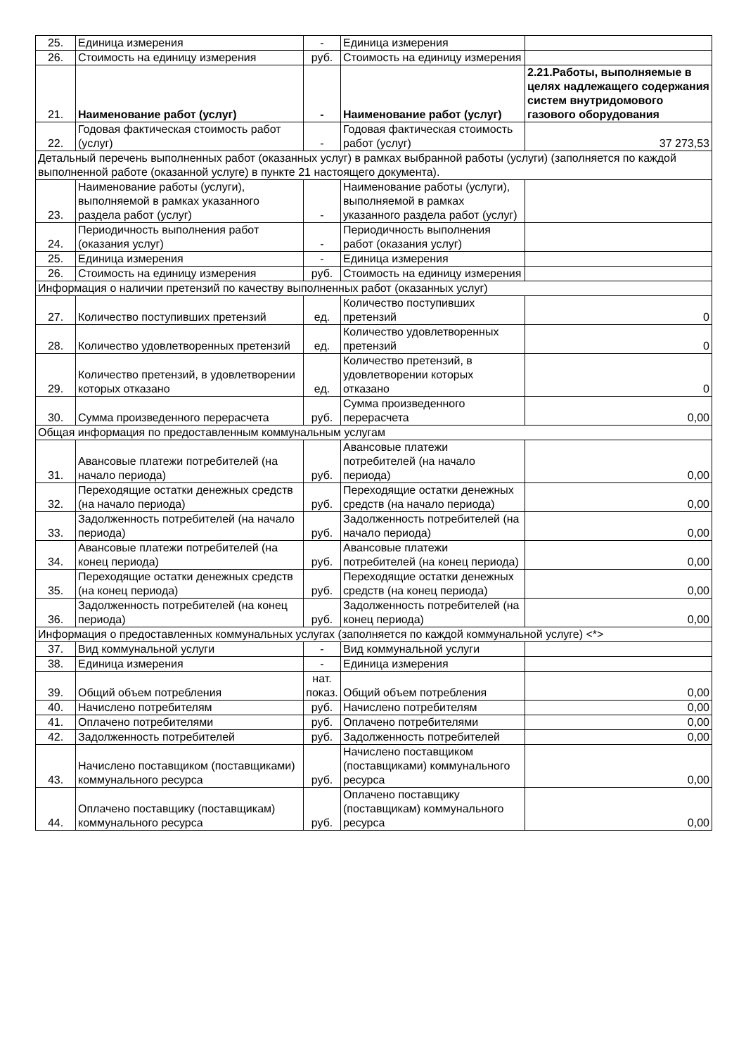| 25. | Единица измерения | - | Единица измерения | |
| 26. | Стоимость на единицу измерения | руб. | Стоимость на единицу измерения | |
| 21. | Наименование работ (услуг) | - | Наименование работ (услуг) | 2.21.Работы, выполняемые в целях надлежащего содержания систем внутридомового газового оборудования |
| 22. | Годовая фактическая стоимость работ (услуг) | - | Годовая фактическая стоимость работ (услуг) | 37 273,53 |
| Детальный перечень выполненных работ (оказанных услуг) в рамках выбранной работы (услуги) (заполняется по каждой выполненной работе (оказанной услуге) в пункте 21 настоящего документа). | | | | |
| 23. | Наименование работы (услуги), выполняемой в рамках указанного раздела работ (услуг) | - | Наименование работы (услуги), выполняемой в рамках указанного раздела работ (услуг) | |
| 24. | Периодичность выполнения работ (оказания услуг) | - | Периодичность выполнения работ (оказания услуг) | |
| 25. | Единица измерения | - | Единица измерения | |
| 26. | Стоимость на единицу измерения | руб. | Стоимость на единицу измерения | |
| Информация о наличии претензий по качеству выполненных работ (оказанных услуг) | | | | |
| 27. | Количество поступивших претензий | ед. | Количество поступивших претензий | 0 |
| 28. | Количество удовлетворенных претензий | ед. | Количество удовлетворенных претензий | 0 |
| 29. | Количество претензий, в удовлетворении которых отказано | ед. | Количество претензий, в удовлетворении которых отказано | 0 |
| 30. | Сумма произведенного перерасчета | руб. | Сумма произведенного перерасчета | 0,00 |
| Общая информация по предоставленным коммунальным услугам | | | | |
| 31. | Авансовые платежи потребителей (на начало периода) | руб. | Авансовые платежи потребителей (на начало периода) | 0,00 |
| 32. | Переходящие остатки денежных средств (на начало периода) | руб. | Переходящие остатки денежных средств (на начало периода) | 0,00 |
| 33. | Задолженность потребителей (на начало периода) | руб. | Задолженность потребителей (на начало периода) | 0,00 |
| 34. | Авансовые платежи потребителей (на конец периода) | руб. | Авансовые платежи потребителей (на конец периода) | 0,00 |
| 35. | Переходящие остатки денежных средств (на конец периода) | руб. | Переходящие остатки денежных средств (на конец периода) | 0,00 |
| 36. | Задолженность потребителей (на конец периода) | руб. | Задолженность потребителей (на конец периода) | 0,00 |
| Информация о предоставленных коммунальных услугах (заполняется по каждой коммунальной услуге) <*> | | | | |
| 37. | Вид коммунальной услуги | - | Вид коммунальной услуги | |
| 38. | Единица измерения | - | Единица измерения | |
| 39. | Общий объем потребления | нат. показ. | Общий объем потребления | 0,00 |
| 40. | Начислено потребителям | руб. | Начислено потребителям | 0,00 |
| 41. | Оплачено потребителями | руб. | Оплачено потребителями | 0,00 |
| 42. | Задолженность потребителей | руб. | Задолженность потребителей | 0,00 |
| 43. | Начислено поставщиком (поставщиками) коммунального ресурса | руб. | Начислено поставщиком (поставщиками) коммунального ресурса | 0,00 |
| 44. | Оплачено поставщику (поставщикам) коммунального ресурса | руб. | Оплачено поставщику (поставщикам) коммунального ресурса | 0,00 |